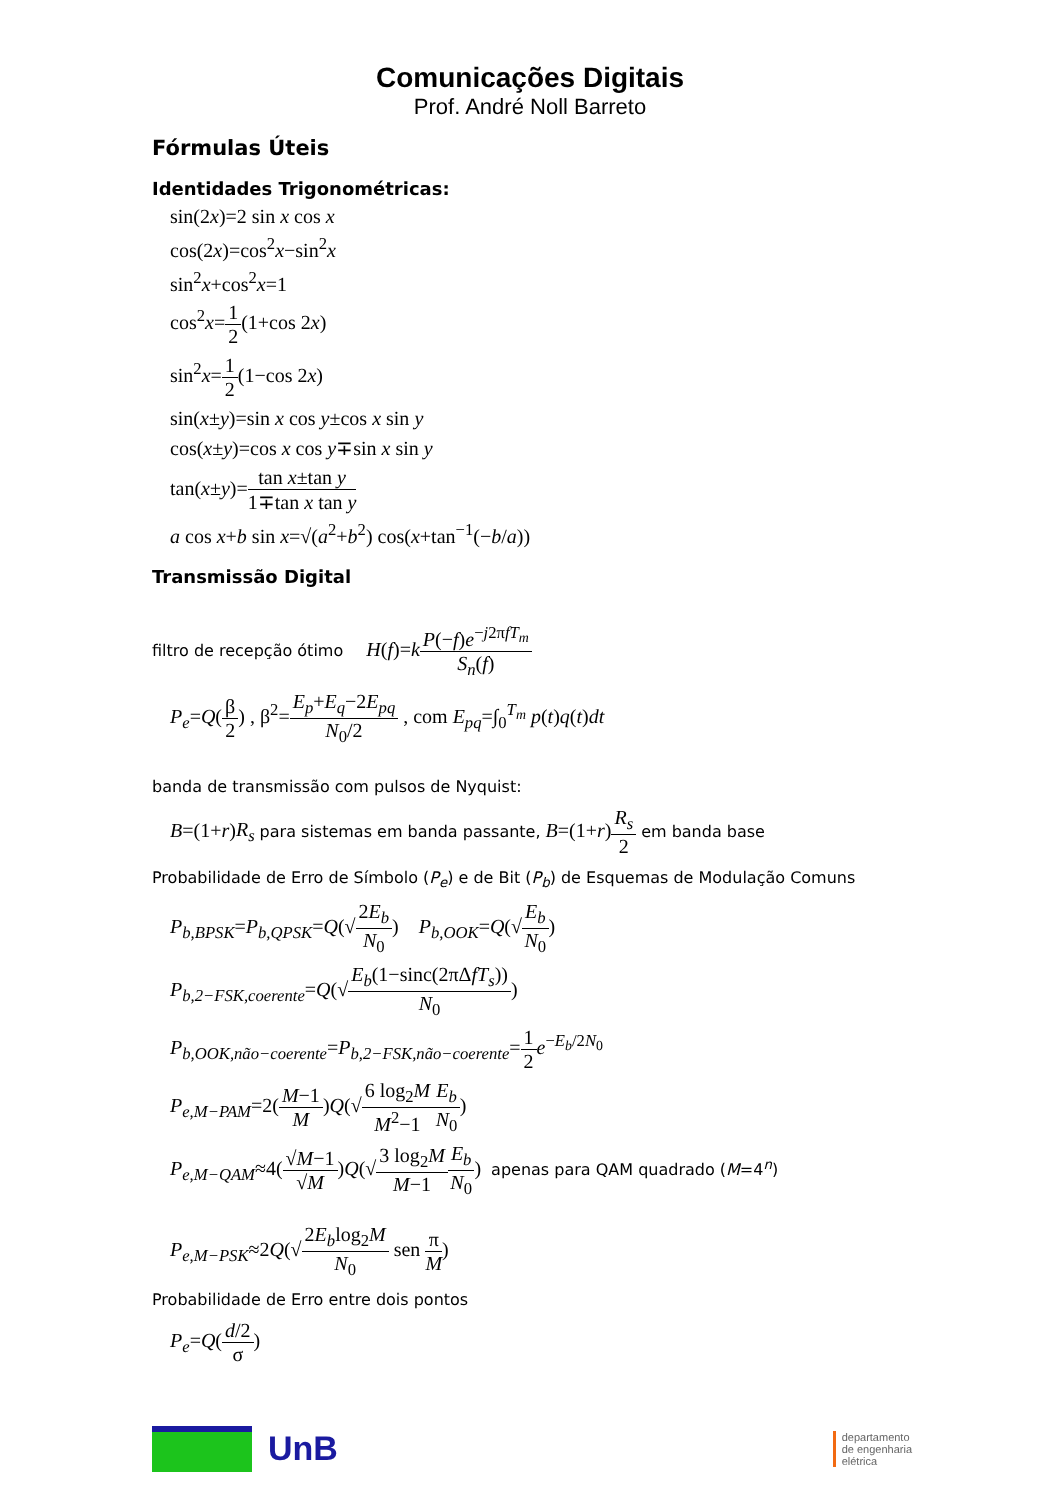Comunicações Digitais
Prof. André Noll Barreto
Fórmulas Úteis
Identidades Trigonométricas:
sin(2x)=2 sin x cos x
cos(2x)=cos<sup>2</sup>x−sin<sup>2</sup>x
sin<sup>2</sup>x+cos<sup>2</sup>x=1
cos<sup>2</sup>x=1 2(1+cos 2x)
sin<sup>2</sup>x=1 2(1−cos 2x)
sin(x±y)=sin x cos y±cos x sin y
cos(x±y)=cos x cos y∓sin x sin y
tan(x±y)=tan x±tan y 1∓tan x tan y
a cos x+b sin x=√(a<sup>2</sup>+b<sup>2</sup>) cos(x+tan<sup>−1</sup>(−b/a))
Transmissão Digital
filtro de recepção ótimo H(f)=kP(−f)e<sup>−j2πfT<sub>m</sub></sup> S<sub>n</sub>(f)
P<sub>e</sub>=Q(β 2) , β<sup>2</sup>=E<sub>p</sub>+E<sub>q</sub>−2E<sub>pq</sub> N<sub>0</sub>/2 , com E<sub>pq</sub>=∫<sub>0</sub><sup>T<sub>m</sub></sup> p(t)q(t)dt
banda de transmissão com pulsos de Nyquist:
B=(1+r)R<sub>s</sub> para sistemas em banda passante, B=(1+r)R<sub>s</sub> 2 em banda base
Probabilidade de Erro de Símbolo (P<sub>e</sub>) e de Bit (P<sub>b</sub>) de Esquemas de Modulação Comuns
P<sub>b,BPSK</sub>=P<sub>b,QPSK</sub>=Q(√2E<sub>b</sub> N<sub>0</sub>) P<sub>b,OOK</sub>=Q(√E<sub>b</sub> N<sub>0</sub>)
P<sub>b,2−FSK,coerente</sub>=Q(√E<sub>b</sub>(1−sinc(2πΔfT<sub>s</sub>)) N<sub>0</sub>)
P<sub>b,OOK,não−coerente</sub>=P<sub>b,2−FSK,não−coerente</sub>=1 2 e<sup>−E<sub>b</sub>/2N<sub>0</sub></sup>
P<sub>e,M−PAM</sub>=2(M−1 M)Q(√6 log<sub>2</sub>M M<sup>2</sup>−1 E<sub>b</sub> N<sub>0</sub>)
P<sub>e,M−QAM</sub>≈4(√M−1 √M)Q(√3 log<sub>2</sub>M M−1 E<sub>b</sub> N<sub>0</sub>) apenas para QAM quadrado (M=4<sup>n</sup>)
P<sub>e,M−PSK</sub>≈2Q(√2E<sub>b</sub>log<sub>2</sub>M N<sub>0</sub> sen π M)
Probabilidade de Erro entre dois pontos
P<sub>e</sub>=Q(d/2 σ)
UnB
departamento
de engenharia
elétrica